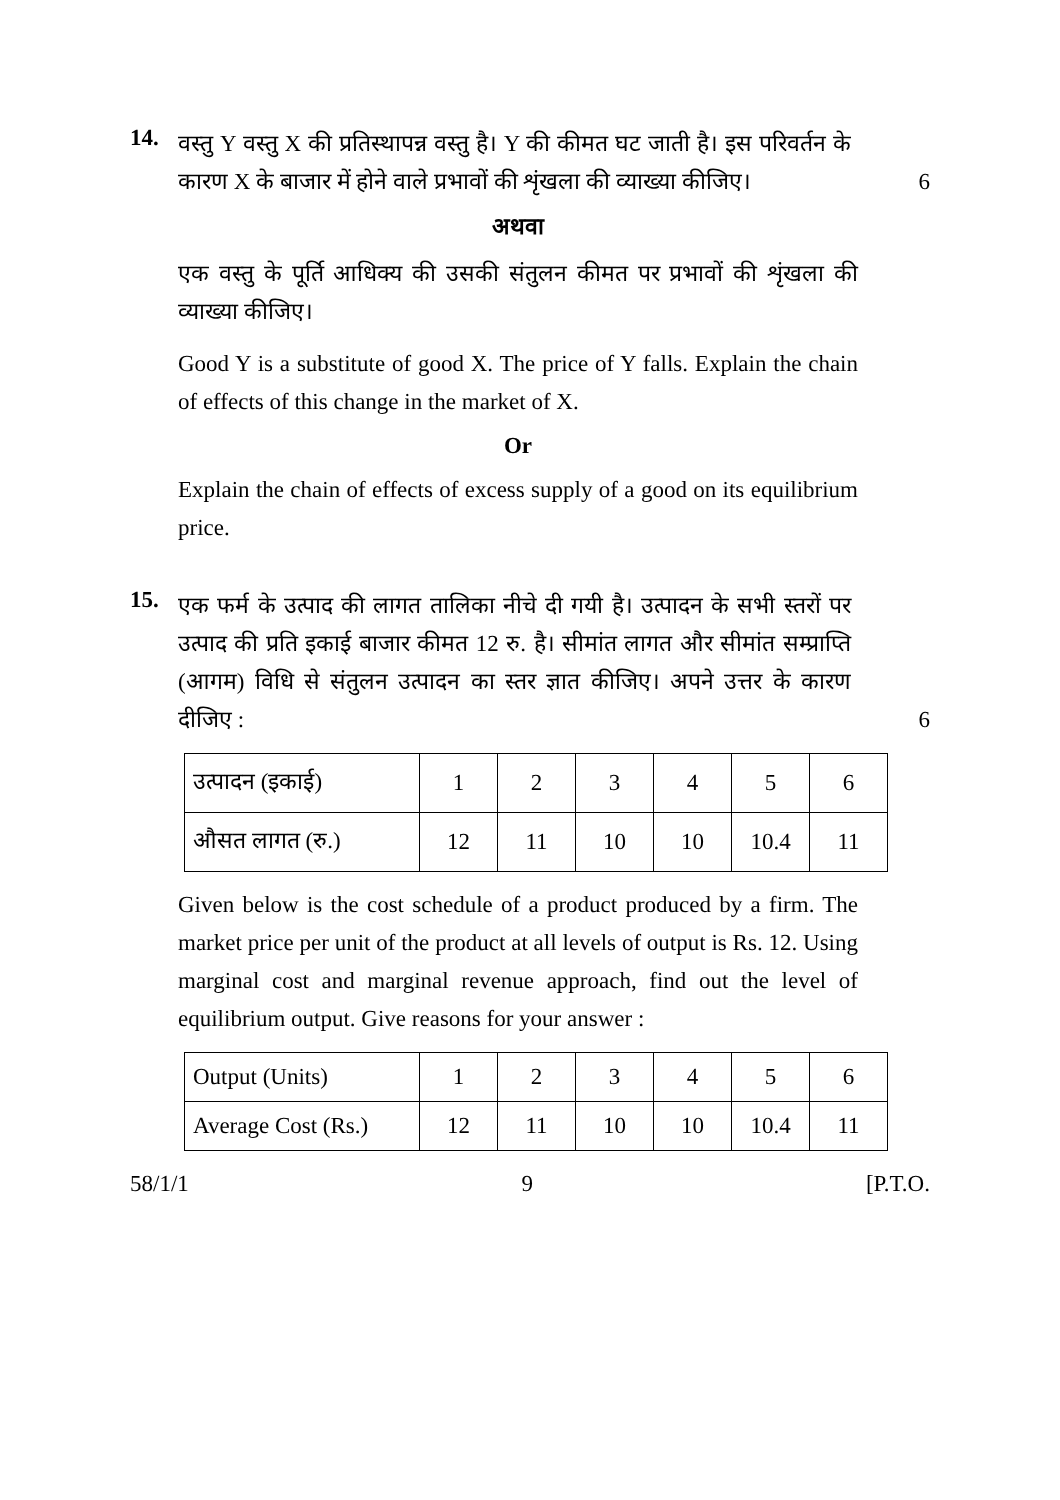14.
वस्तु Y वस्तु X की प्रतिस्थापन्न वस्तु है। Y की कीमत घट जाती है। इस परिवर्तन के कारण X के बाजार में होने वाले प्रभावों की शृंखला की व्याख्या कीजिए।
6
अथवा
एक वस्तु के पूर्ति आधिक्य की उसकी संतुलन कीमत पर प्रभावों की शृंखला की व्याख्या कीजिए।
Good Y is a substitute of good X. The price of Y falls. Explain the chain of effects of this change in the market of X.
Or
Explain the chain of effects of excess supply of a good on its equilibrium price.
15.
एक फर्म के उत्पाद की लागत तालिका नीचे दी गयी है। उत्पादन के सभी स्तरों पर उत्पाद की प्रति इकाई बाजार कीमत 12 रु. है। सीमांत लागत और सीमांत सम्प्राप्ति (आगम) विधि से संतुलन उत्पादन का स्तर ज्ञात कीजिए। अपने उत्तर के कारण दीजिए :
6
| उत्पादन (इकाई) | 1 | 2 | 3 | 4 | 5 | 6 |
| औसत लागत (रु.) | 12 | 11 | 10 | 10 | 10.4 | 11 |
Given below is the cost schedule of a product produced by a firm. The market price per unit of the product at all levels of output is Rs. 12. Using marginal cost and marginal revenue approach, find out the level of equilibrium output. Give reasons for your answer :
| Output (Units) | 1 | 2 | 3 | 4 | 5 | 6 |
| Average Cost (Rs.) | 12 | 11 | 10 | 10 | 10.4 | 11 |
58/1/1 9 [P.T.O.